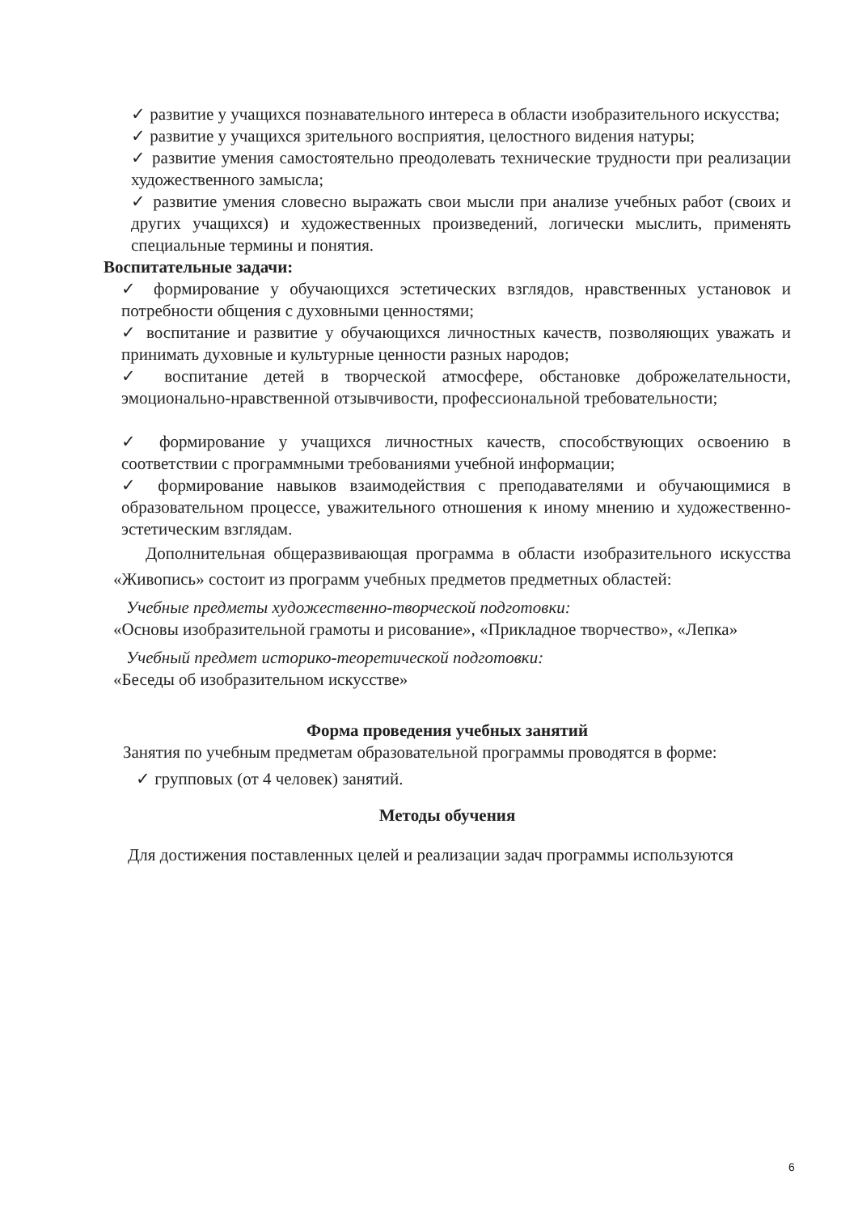✓ развитие у учащихся познавательного интереса в области изобразительного искусства;
✓ развитие у учащихся зрительного восприятия, целостного видения натуры;
✓ развитие умения самостоятельно преодолевать технические трудности при реализации художественного замысла;
✓ развитие умения словесно выражать свои мысли при анализе учебных работ (своих и других учащихся) и художественных произведений, логически мыслить, применять специальные термины и понятия.
Воспитательные задачи:
✓ формирование у обучающихся эстетических взглядов, нравственных установок и потребности общения с духовными ценностями;
✓ воспитание и развитие у обучающихся личностных качеств, позволяющих уважать и принимать духовные и культурные ценности разных народов;
✓ воспитание детей в творческой атмосфере, обстановке доброжелательности, эмоционально-нравственной отзывчивости, профессиональной требовательности;
✓ формирование у учащихся личностных качеств, способствующих освоению в соответствии с программными требованиями учебной информации;
✓ формирование навыков взаимодействия с преподавателями и обучающимися в образовательном процессе, уважительного отношения к иному мнению и художественно-эстетическим взглядам.
Дополнительная общеразвивающая программа в области изобразительного искусства «Живопись» состоит из программ учебных предметов предметных областей:
Учебные предметы художественно-творческой подготовки:
«Основы изобразительной грамоты и рисование», «Прикладное творчество», «Лепка»
Учебный предмет историко-теоретической подготовки:
«Беседы об изобразительном искусстве»
Форма проведения учебных занятий
Занятия по учебным предметам образовательной программы проводятся в форме:
✓ групповых (от 4 человек) занятий.
Методы обучения
Для достижения поставленных целей и реализации задач программы используются
6